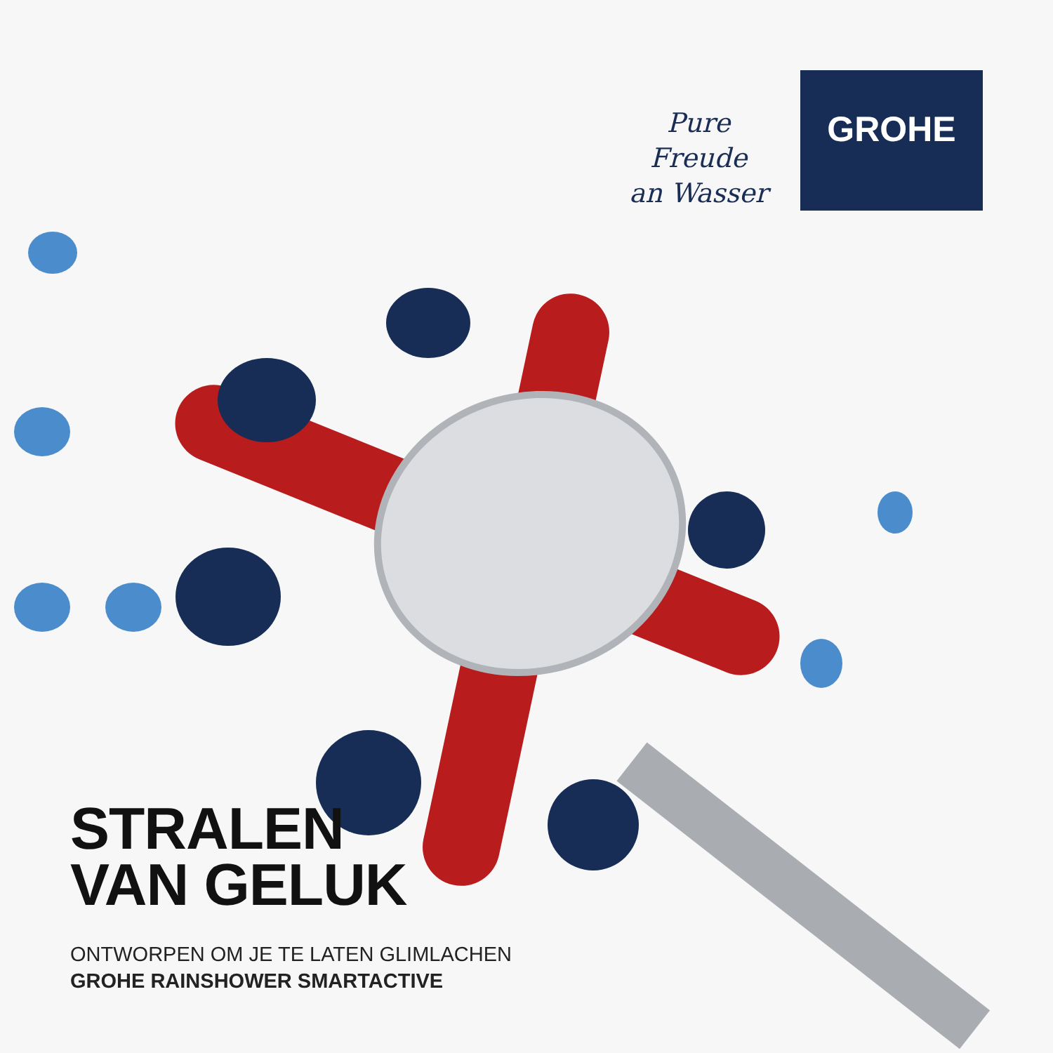Pure Freude
an Wasser
GROHE
STRALEN
VAN GELUK
ONTWORPEN OM JE TE LATEN GLIMLACHEN
GROHE RAINSHOWER SMARTACTIVE